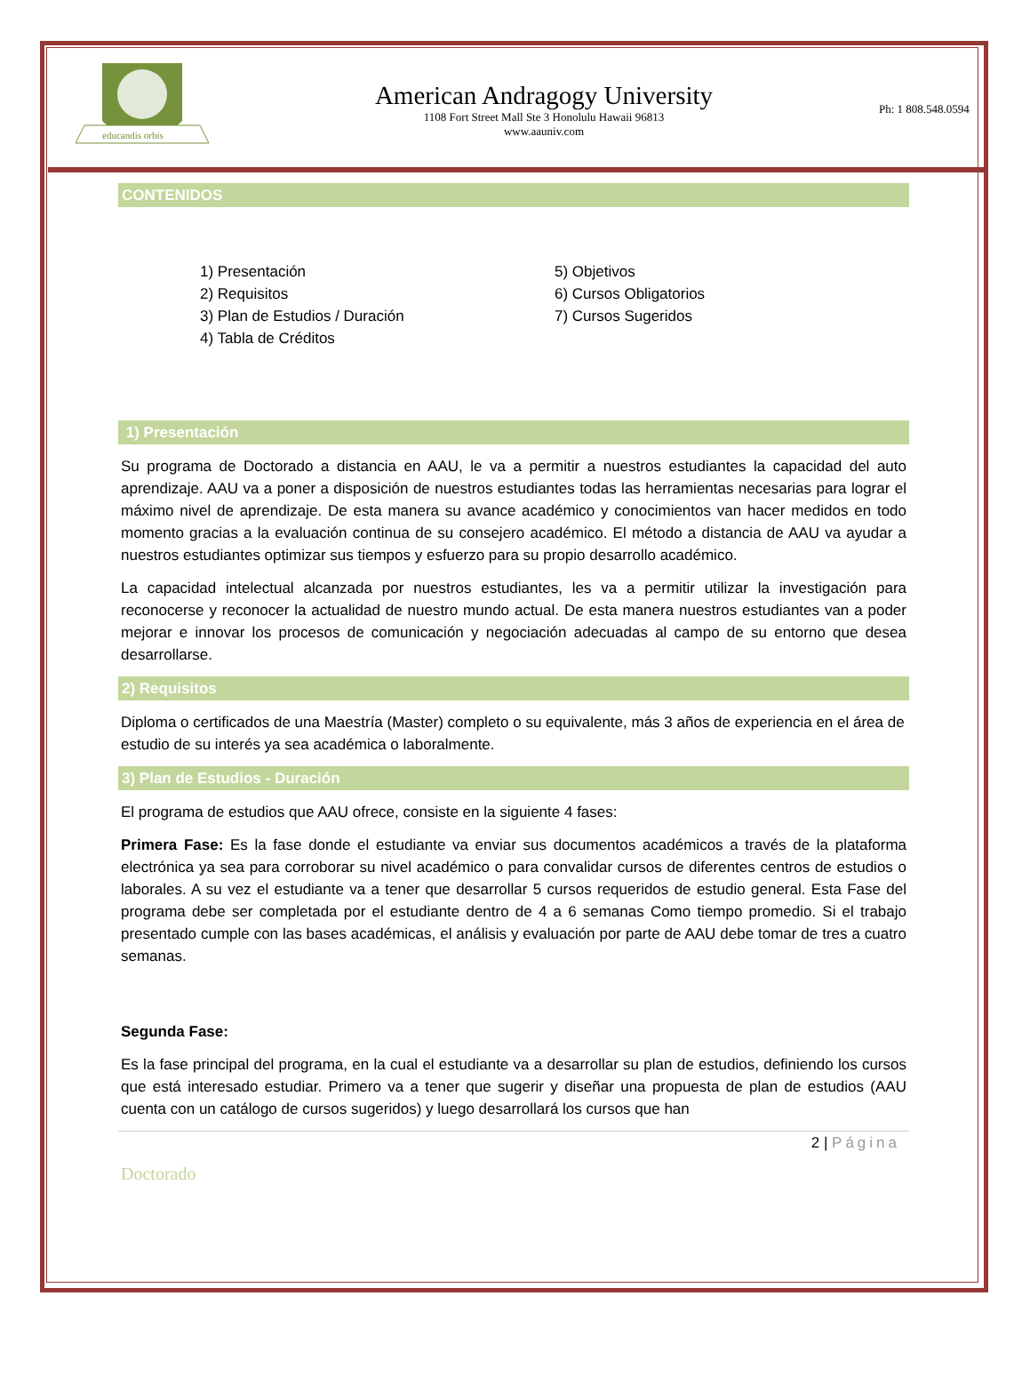educandis orbis
American Andragogy University
1108 Fort Street Mall Ste 3 Honolulu Hawaii 96813
www.aauniv.com
Ph: 1 808.548.0594
CONTENIDOS
1) Presentación
2) Requisitos
3) Plan de Estudios / Duración
4) Tabla de Créditos
5) Objetivos
6) Cursos Obligatorios
7) Cursos Sugeridos
1) Presentación
Su programa de Doctorado a distancia en AAU, le va a permitir a nuestros estudiantes la capacidad del auto aprendizaje. AAU va a poner a disposición de nuestros estudiantes todas las herramientas necesarias para lograr el máximo nivel de aprendizaje. De esta manera su avance académico y conocimientos van hacer medidos en todo momento gracias a la evaluación continua de su consejero académico. El método a distancia de AAU va ayudar a nuestros estudiantes optimizar sus tiempos y esfuerzo para su propio desarrollo académico.
La capacidad intelectual alcanzada por nuestros estudiantes, les va a permitir utilizar la investigación para reconocerse y reconocer la actualidad de nuestro mundo actual. De esta manera nuestros estudiantes van a poder mejorar e innovar los procesos de comunicación y negociación adecuadas al campo de su entorno que desea desarrollarse.
2) Requisitos
Diploma o certificados de una Maestría (Master) completo o su equivalente, más 3 años de experiencia en el área de estudio de su interés ya sea académica o laboralmente.
3) Plan de Estudios - Duración
El programa de estudios que AAU ofrece, consiste en la siguiente 4 fases:
Primera Fase: Es la fase donde el estudiante va enviar sus documentos académicos a través de la plataforma electrónica ya sea para corroborar su nivel académico o para convalidar cursos de diferentes centros de estudios o laborales. A su vez el estudiante va a tener que desarrollar 5 cursos requeridos de estudio general. Esta Fase del programa debe ser completada por el estudiante dentro de 4 a 6 semanas Como tiempo promedio. Si el trabajo presentado cumple con las bases académicas, el análisis y evaluación por parte de AAU debe tomar de tres a cuatro semanas.
Segunda Fase:
Es la fase principal del programa, en la cual el estudiante va a desarrollar su plan de estudios, definiendo los cursos que está interesado estudiar. Primero va a tener que sugerir y diseñar una propuesta de plan de estudios (AAU cuenta con un catálogo de cursos sugeridos) y luego desarrollará los cursos que han
2 | Página
Doctorado